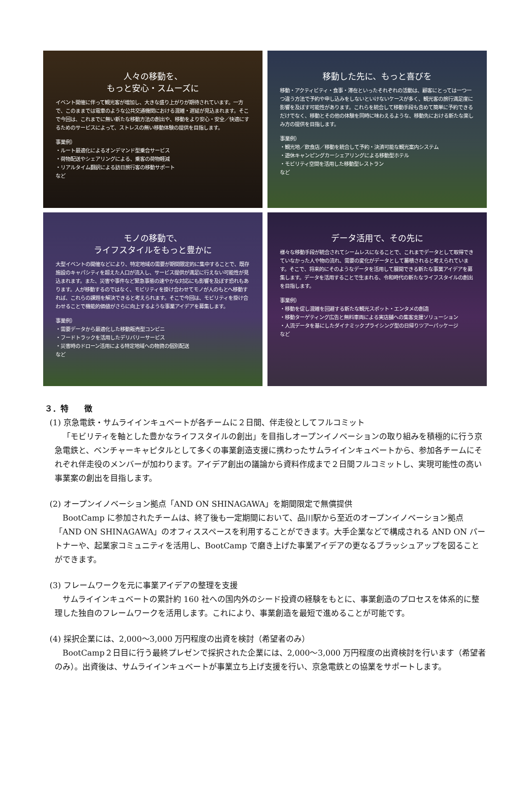人々の移動を、
もっと安心・スムーズに
イベント開催に伴って観光客が増加し、大きな盛り上がりが期待されています。一方で、このままでは電車のような公共交通機関における混雑・遅延が見込まれます。そこで今回は、これまでに無い新たな移動方法の創出や、移動をより安心・安全／快適にするためのサービスによって、ストレスの無い移動体験の提供を目指します。
事業例）
・ルート最適化によるオンデマンド型乗合サービス
・荷物配送やシェアリングによる、乗客の荷物軽減
・リアルタイム翻訳による訪日旅行客の移動サポート
など
移動した先に、もっと喜びを
移動・アクティビティ・食事・滞在といったそれぞれの活動は、顧客にとっては一つ一つ違う方法で予約や申し込みをしないといけないケースが多く、観光客の旅行満足度に影響を及ぼす可能性があります。これらを統合して移動手段も含めて簡単に予約できるだけでなく、移動とその他の体験を同時に味わえるような、移動先における新たな楽しみ方の提供を目指します。
事業例）
・観光地／飲食店／移動を統合して予約・決済可能な観光案内システム
・遊休キャンピングカーシェアリングによる移動型ホテル
・モビリティ空間を活用した移動型レストラン
など
モノの移動で、
ライフスタイルをもっと豊かに
大型イベントの開催などにより、特定地域の需要が期間限定的に集中することで、既存施設のキャパシティを超えた人口が流入し、サービス提供が満足に行えない可能性が見込まれます。また、災害や事件など緊急事態の速やかな対応にも影響を及ぼす恐れもあります。人が移動するのではなく、モビリティを掛け合わせてモノが人のもとへ移動すれば、これらの課題を解決できると考えられます。そこで今回は、モビリティを掛け合わせることで機能的価値がさらに向上するような事業アイデアを募集します。
事業例）
・需要データから最適化した移動販売型コンビニ
・フードトラックを活用したデリバリーサービス
・災害時のドローン活用による特定地域への物資の個別配送
など
データ活用で、その先に
様々な移動手段が統合されてシームレスになることで、これまでデータとして取得できていなかった人や物の流れ、需要の変化がデータとして蓄積されると考えられています。そこで、将来的にそのようなデータを活用して展開できる新たな事業アイデアを募集します。データを活用することで生まれる、令和時代の新たなライフスタイルの創出を目指します。
事業例）
・移動を促し混雑を回避する新たな観光スポット・エンタメの創造
・移動ターゲティング広告と無料車両による実店舗への集客支援ソリューション
・人流データを基にしたダイナミックプライシング型の日帰りツアーパッケージ
など
３．特　　徴
(1) 京急電鉄・サムライインキュベートが各チームに２日間、伴走役としてフルコミット
「モビリティを軸とした豊かなライフスタイルの創出」を目指しオープンイノベーションの取り組みを積極的に行う京急電鉄と、ベンチャーキャピタルとして多くの事業創造支援に携わったサムライインキュベートから、参加各チームにそれぞれ伴走役のメンバーが加わります。アイデア創出の議論から資料作成まで２日間フルコミットし、実現可能性の高い事業案の創出を目指します。
(2) オープンイノベーション拠点「AND ON SHINAGAWA」を期間限定で無償提供
BootCamp に参加されたチームは、終了後も一定期間において、品川駅から至近のオープンイノベーション拠点「AND ON SHINAGAWA」のオフィススペースを利用することができます。大手企業などで構成される AND ON パートナーや、起業家コミュニティを活用し、BootCamp で磨き上げた事業アイデアの更なるブラッシュアップを図ることができます。
(3) フレームワークを元に事業アイデアの整理を支援
サムライインキュベートの累計約 160 社への国内外のシード投資の経験をもとに、事業創造のプロセスを体系的に整理した独自のフレームワークを活用します。これにより、事業創造を最短で進めることが可能です。
(4) 採択企業には、2,000～3,000 万円程度の出資を検討（希望者のみ）
BootCamp２日目に行う最終プレゼンで採択された企業には、2,000～3,000 万円程度の出資検討を行います（希望者のみ）。出資後は、サムライインキュベートが事業立ち上げ支援を行い、京急電鉄との協業をサポートします。